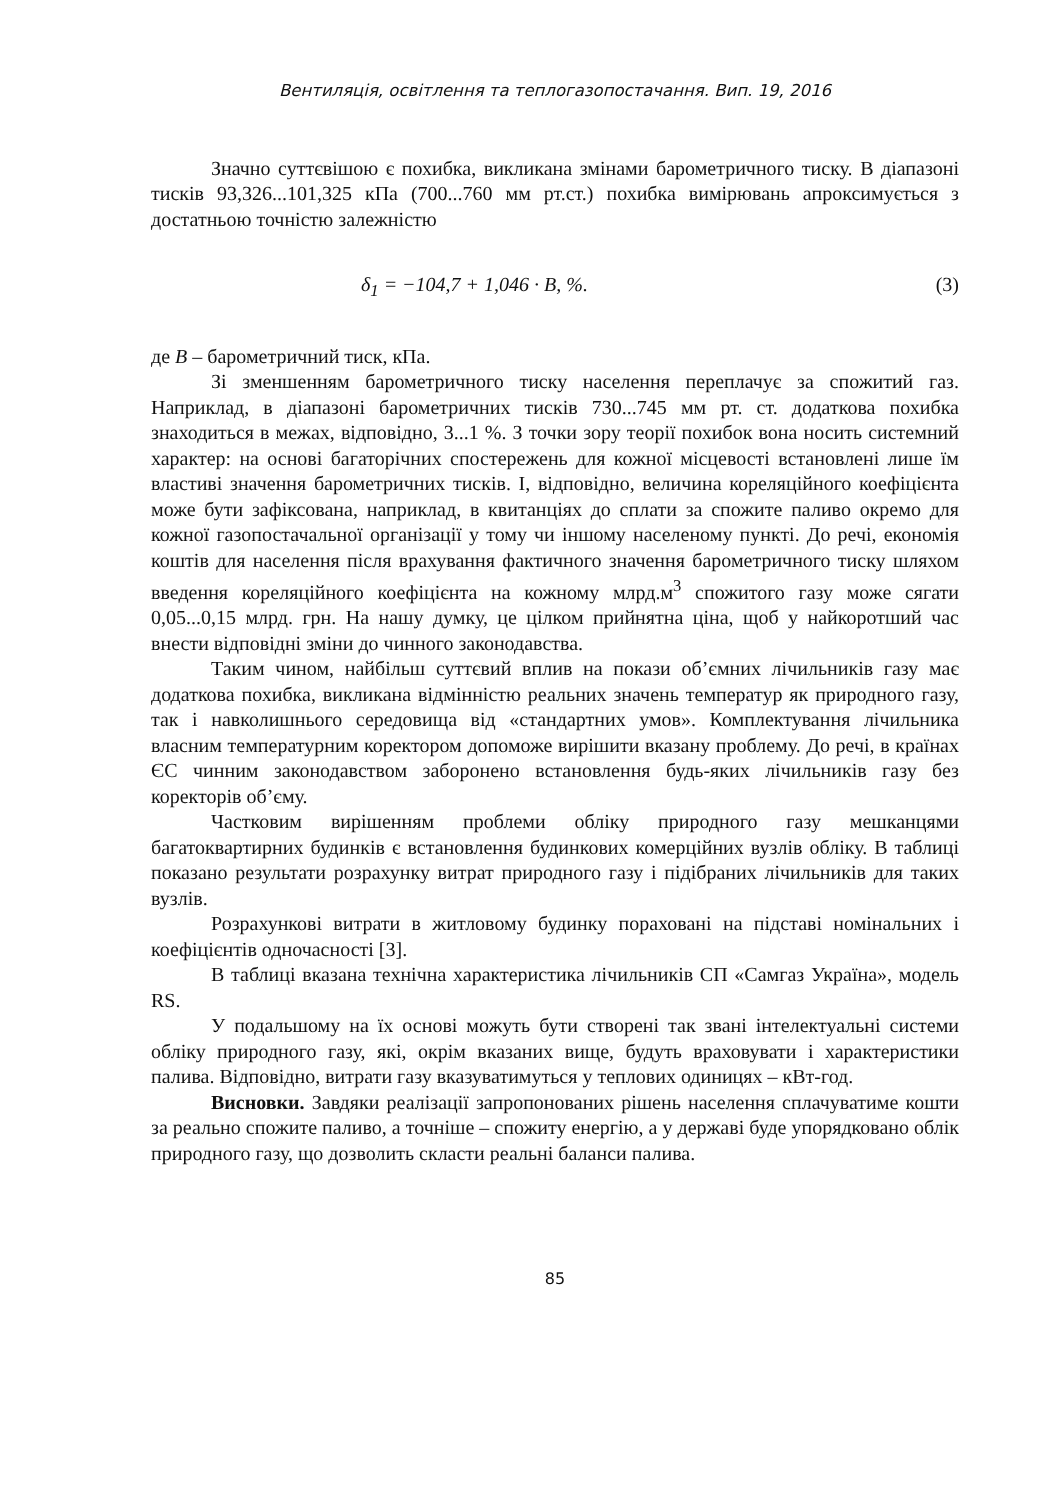Вентиляція, освітлення та теплогазопостачання. Вип. 19, 2016
Значно суттєвішою є похибка, викликана змінами барометричного тиску. В діапазоні тисків 93,326...101,325 кПа (700...760 мм рт.ст.) похибка вимірювань апроксимується з достатньою точністю залежністю
δ<sub>1</sub> = −104,7 + 1,046 · B, %. (3)
де B – барометричний тиск, кПа.
Зі зменшенням барометричного тиску населення переплачує за спожитий газ. Наприклад, в діапазоні барометричних тисків 730...745 мм рт. ст. додаткова похибка знаходиться в межах, відповідно, 3...1 %. З точки зору теорії похибок вона носить системний характер: на основі багаторічних спостережень для кожної місцевості встановлені лише їм властиві значення барометричних тисків. І, відповідно, величина кореляційного коефіцієнта може бути зафіксована, наприклад, в квитанціях до сплати за спожите паливо окремо для кожної газопостачальної організації у тому чи іншому населеному пункті. До речі, економія коштів для населення після врахування фактичного значення барометричного тиску шляхом введення кореляційного коефіцієнта на кожному млрд.м<sup>3</sup> спожитого газу може сягати 0,05...0,15 млрд. грн. На нашу думку, це цілком прийнятна ціна, щоб у найкоротший час внести відповідні зміни до чинного законодавства.
Таким чином, найбільш суттєвий вплив на покази об’ємних лічильників газу має додаткова похибка, викликана відмінністю реальних значень температур як природного газу, так і навколишнього середовища від «стандартних умов». Комплектування лічильника власним температурним коректором допоможе вирішити вказану проблему. До речі, в країнах ЄС чинним законодавством заборонено встановлення будь-яких лічильників газу без коректорів об’єму.
Частковим вирішенням проблеми обліку природного газу мешканцями багатоквартирних будинків є встановлення будинкових комерційних вузлів обліку. В таблиці показано результати розрахунку витрат природного газу і підібраних лічильників для таких вузлів.
Розрахункові витрати в житловому будинку пораховані на підставі номінальних і коефіцієнтів одночасності [3].
В таблиці вказана технічна характеристика лічильників СП «Самгаз Україна», модель RS.
У подальшому на їх основі можуть бути створені так звані інтелектуальні системи обліку природного газу, які, окрім вказаних вище, будуть враховувати і характеристики палива. Відповідно, витрати газу вказуватимуться у теплових одиницях – кВт-год.
Висновки. Завдяки реалізації запропонованих рішень населення сплачуватиме кошти за реально спожите паливо, а точніше – спожиту енергію, а у державі буде упорядковано облік природного газу, що дозволить скласти реальні баланси палива.
85